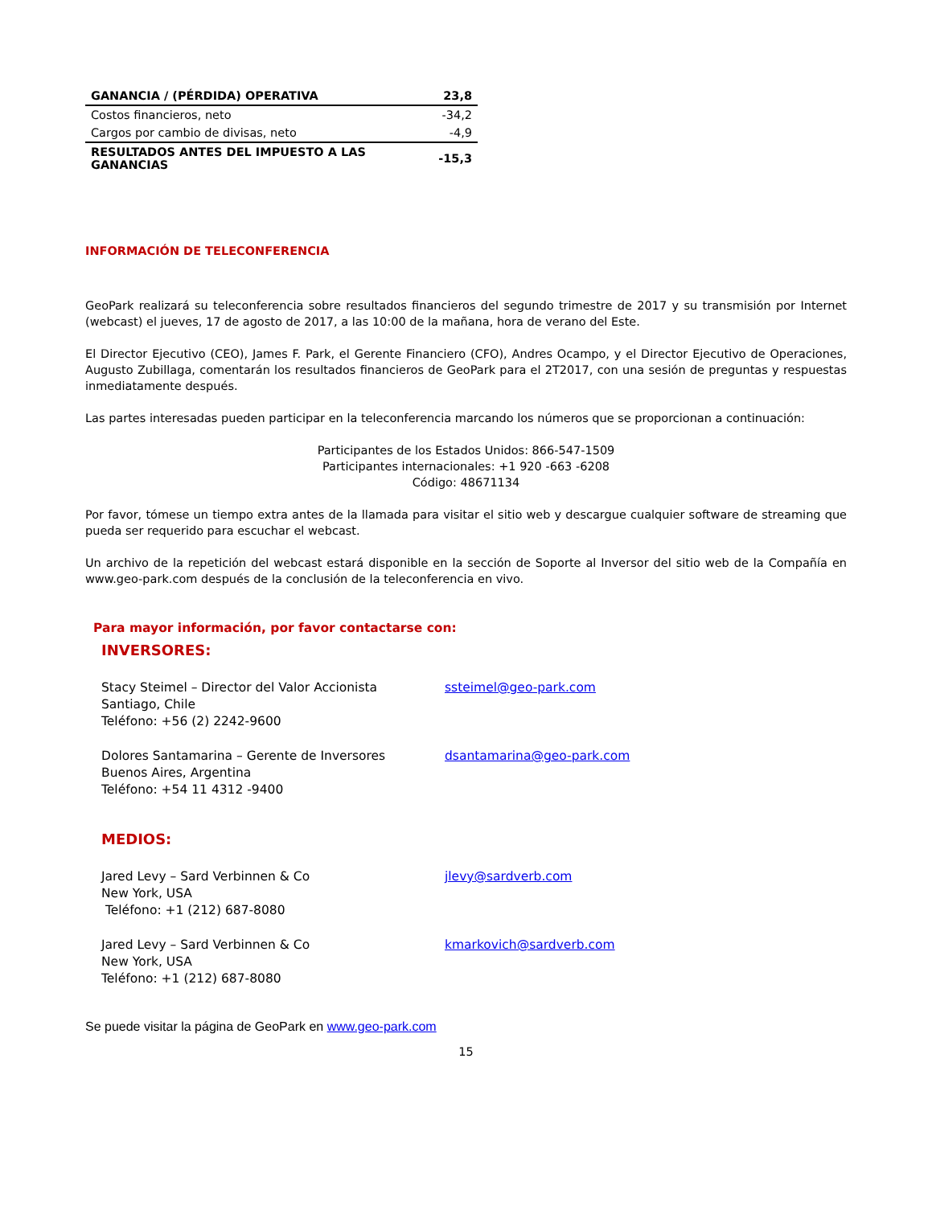| GANANCIA / (PÉRDIDA) OPERATIVA | 23,8 |
| Costos financieros, neto | -34,2 |
| Cargos por cambio de divisas, neto | -4,9 |
| RESULTADOS ANTES DEL IMPUESTO A LAS GANANCIAS | -15,3 |
INFORMACIÓN DE TELECONFERENCIA
GeoPark realizará su teleconferencia sobre resultados financieros del segundo trimestre de 2017 y su transmisión por Internet (webcast) el jueves, 17 de agosto de 2017, a las 10:00 de la mañana, hora de verano del Este.
El Director Ejecutivo (CEO), James F. Park, el Gerente Financiero (CFO), Andres Ocampo, y el Director Ejecutivo de Operaciones, Augusto Zubillaga, comentarán los resultados financieros de GeoPark para el 2T2017, con una sesión de preguntas y respuestas inmediatamente después.
Las partes interesadas pueden participar en la teleconferencia marcando los números que se proporcionan a continuación:
Participantes de los Estados Unidos: 866-547-1509
Participantes internacionales: +1 920 -663 -6208
Código: 48671134
Por favor, tómese un tiempo extra antes de la llamada para visitar el sitio web y descargue cualquier software de streaming que pueda ser requerido para escuchar el webcast.
Un archivo de la repetición del webcast estará disponible en la sección de Soporte al Inversor del sitio web de la Compañía en www.geo-park.com después de la conclusión de la teleconferencia en vivo.
Para mayor información, por favor contactarse con:
INVERSORES:
Stacy Steimel – Director del Valor Accionista
Santiago, Chile
Teléfono: +56 (2) 2242-9600
ssteimel@geo-park.com
Dolores Santamarina – Gerente de Inversores
Buenos Aires, Argentina
Teléfono: +54 11 4312 -9400
dsantamarina@geo-park.com
MEDIOS:
Jared Levy – Sard Verbinnen & Co
New York, USA
Teléfono: +1 (212) 687-8080
jlevy@sardverb.com
Jared Levy – Sard Verbinnen & Co
New York, USA
Teléfono: +1 (212) 687-8080
kmarkovich@sardverb.com
Se puede visitar la página de GeoPark en www.geo-park.com
15